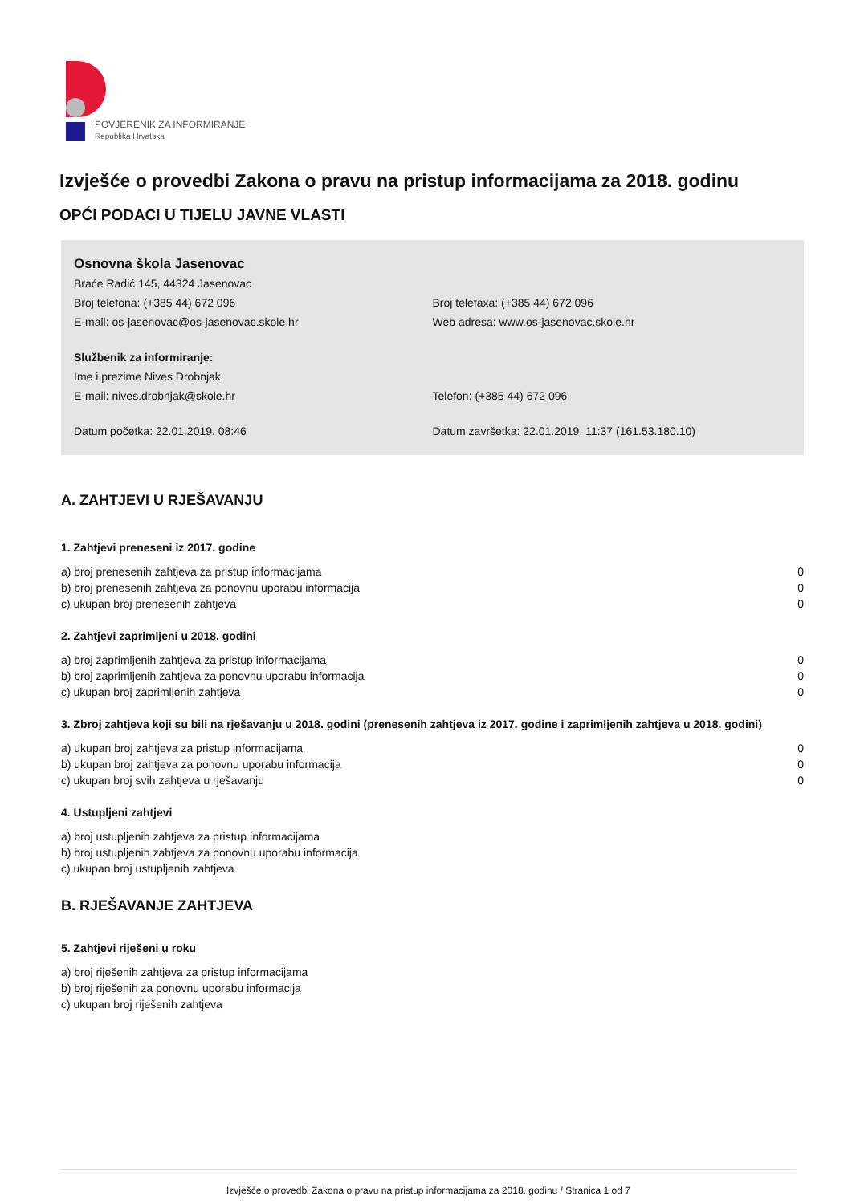POVJERENIK ZA INFORMIRANJE
Republika Hrvatska
Izvješće o provedbi Zakona o pravu na pristup informacijama za 2018. godinu
OPĆI PODACI U TIJELU JAVNE VLASTI
Osnovna škola Jasenovac
Braće Radić 145, 44324 Jasenovac
Broj telefona: (+385 44) 672 096 Broj telefaxa: (+385 44) 672 096
E-mail: os-jasenovac@os-jasenovac.skole.hr Web adresa: www.os-jasenovac.skole.hr
Službenik za informiranje:
Ime i prezime Nives Drobnjak
E-mail: nives.drobnjak@skole.hr Telefon: (+385 44) 672 096
Datum početka: 22.01.2019. 08:46 Datum završetka: 22.01.2019. 11:37 (161.53.180.10)
A. ZAHTJEVI U RJEŠAVANJU
1. Zahtjevi preneseni iz 2017. godine
| a) broj prenesenih zahtjeva za pristup informacijama | 0 |
| b) broj prenesenih zahtjeva za ponovnu uporabu informacija | 0 |
| c) ukupan broj prenesenih zahtjeva | 0 |
2. Zahtjevi zaprimljeni u 2018. godini
| a) broj zaprimljenih zahtjeva za pristup informacijama | 0 |
| b) broj zaprimljenih zahtjeva za ponovnu uporabu informacija | 0 |
| c) ukupan broj zaprimljenih zahtjeva | 0 |
3. Zbroj zahtjeva koji su bili na rješavanju u 2018. godini (prenesenih zahtjeva iz 2017. godine i zaprimljenih zahtjeva u 2018. godini)
| a) ukupan broj zahtjeva za pristup informacijama | 0 |
| b) ukupan broj zahtjeva za ponovnu uporabu informacija | 0 |
| c) ukupan broj svih zahtjeva u rješavanju | 0 |
4. Ustupljeni zahtjevi
| a) broj ustupljenih zahtjeva za pristup informacijama |
| b) broj ustupljenih zahtjeva za ponovnu uporabu informacija |
| c) ukupan broj ustupljenih zahtjeva |
B. RJEŠAVANJE ZAHTJEVA
5. Zahtjevi riješeni u roku
| a) broj riješenih zahtjeva za pristup informacijama |
| b) broj riješenih za ponovnu uporabu informacija |
| c) ukupan broj riješenih zahtjeva |
Izvješće o provedbi Zakona o pravu na pristup informacijama za 2018. godinu / Stranica 1 od 7